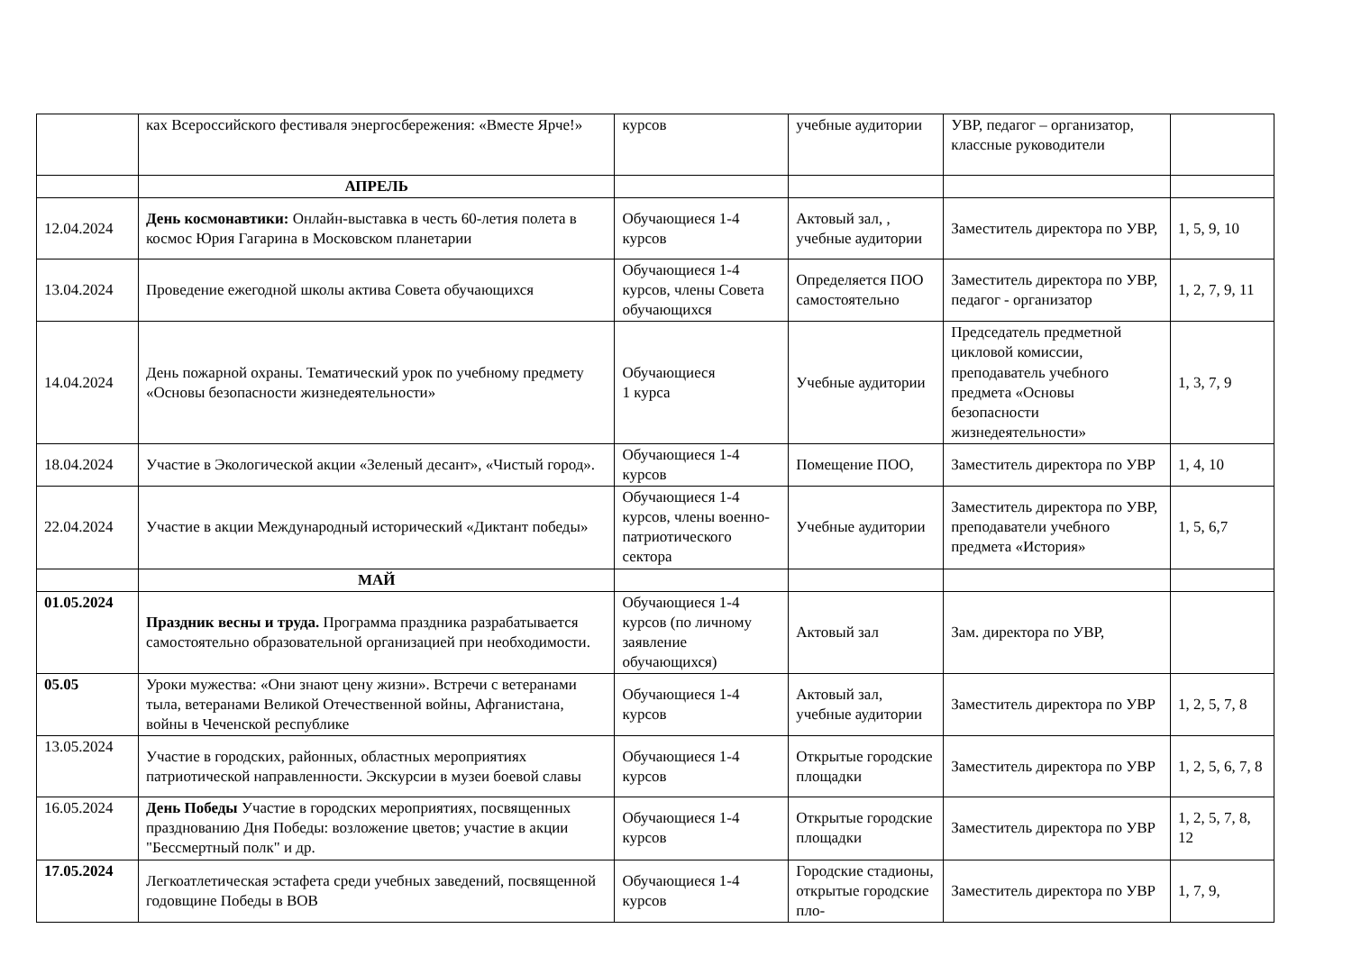| | ках Всероссийского фестиваля энергосбережения: «Вместе Ярче!» | курсов | учебные аудитории | УВР, педагог – организатор, классные руководители | |
| | АПРЕЛЬ | | | | |
| 12.04.2024 | День космонавтики: Онлайн-выставка в честь 60-летия полета в космос Юрия Гагарина в Московском планетарии | Обучающиеся 1-4 курсов | Актовый зал, , учебные аудитории | Заместитель директора по УВР, | 1, 5, 9, 10 |
| 13.04.2024 | Проведение ежегодной школы актива Совета обучающихся | Обучающиеся 1-4 курсов, члены Совета обучающихся | Определяется ПОО самостоятельно | Заместитель директора по УВР, педагог - организатор | 1, 2, 7, 9, 11 |
| 14.04.2024 | День пожарной охраны. Тематический урок по учебному предмету «Основы безопасности жизнедеятельности» | Обучающиеся 1 курса | Учебные аудитории | Председатель предметной цикловой комиссии, преподаватель учебного предмета «Основы безопасности жизнедеятельности» | 1, 3, 7, 9 |
| 18.04.2024 | Участие в Экологической акции «Зеленый десант», «Чистый город». | Обучающиеся 1-4 курсов | Помещение ПОО, | Заместитель директора по УВР | 1, 4, 10 |
| 22.04.2024 | Участие в акции Международный исторический «Диктант победы» | Обучающиеся 1-4 курсов, члены военно-патриотического сектора | Учебные аудитории | Заместитель директора по УВР, преподаватели учебного предмета «История» | 1, 5, 6,7 |
| | МАЙ | | | | |
| 01.05.2024 | Праздник весны и труда. Программа праздника разрабатывается самостоятельно образовательной организацией при необходимости. | Обучающиеся 1-4 курсов (по личному заявление обучающихся) | Актовый зал | Зам. директора по УВР, | |
| 05.05 | Уроки мужества: «Они знают цену жизни». Встречи с ветеранами тыла, ветеранами Великой Отечественной войны, Афганистана, войны в Чеченской республике | Обучающиеся 1-4 курсов | Актовый зал, учебные аудитории | Заместитель директора по УВР | 1, 2, 5, 7, 8 |
| 13.05.2024 | Участие в городских, районных, областных мероприятиях патриотической направленности. Экскурсии в музеи боевой славы | Обучающиеся 1-4 курсов | Открытые городские площадки | Заместитель директора по УВР | 1, 2, 5, 6, 7, 8 |
| 16.05.2024 | День Победы Участие в городских мероприятиях, посвященных празднованию Дня Победы: возложение цветов; участие в акции "Бессмертный полк" и др. | Обучающиеся 1-4 курсов | Открытые городские площадки | Заместитель директора по УВР | 1, 2, 5, 7, 8, 12 |
| 17.05.2024 | Легкоатлетическая эстафета среди учебных заведений, посвященной годовщине Победы в ВОВ | Обучающиеся 1-4 курсов | Городские стадионы, открытые городские пло- | Заместитель директора по УВР | 1, 7, 9, |